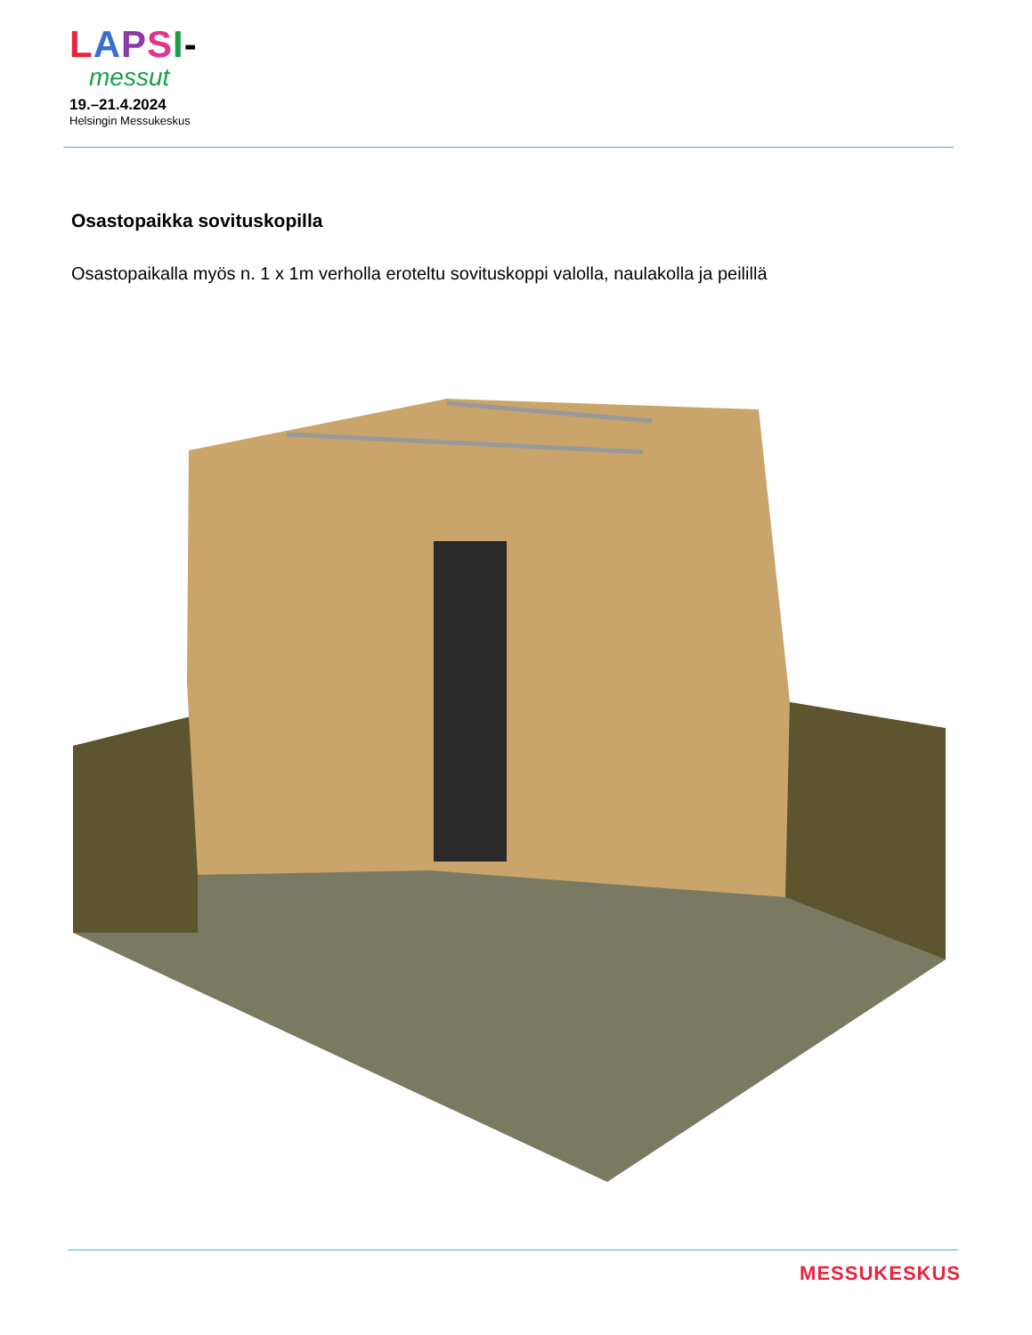LAPSI-
messut
19.–21.4.2024
Helsingin Messukeskus
Osastopaikka sovituskopilla
Osastopaikalla myös n. 1 x 1m verholla eroteltu sovituskoppi valolla, naulakolla ja peilillä
MESSUKESKUS